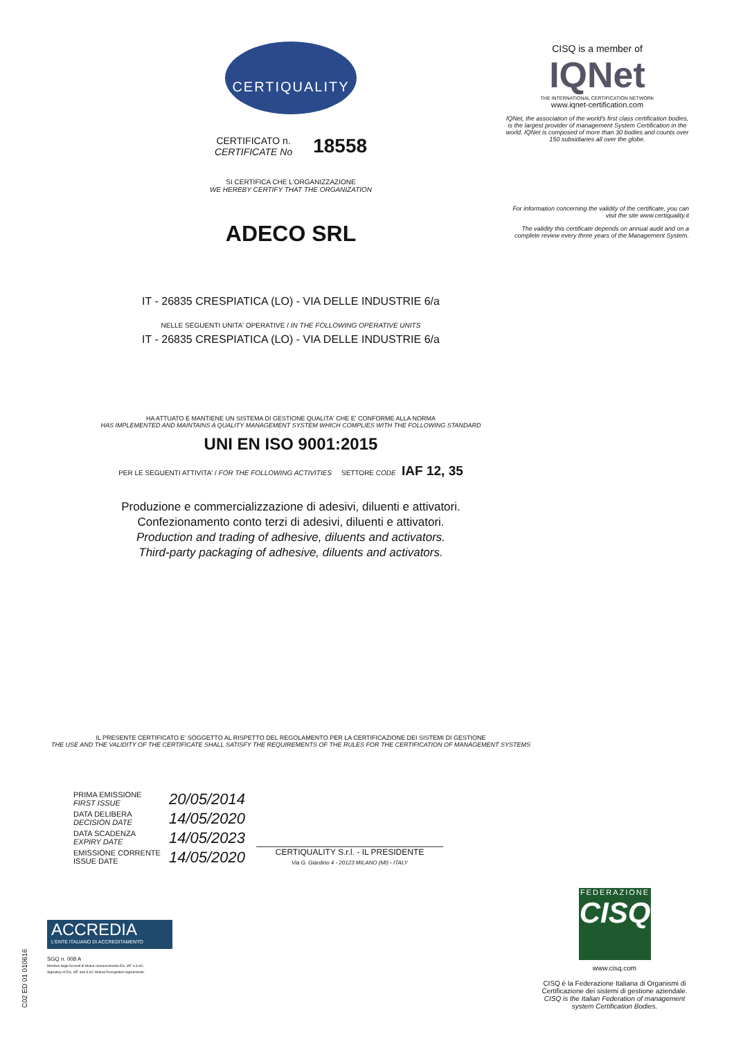CERTIQUALITY
CERTIFICATO n.
CERTIFICATE No
18558
SI CERTIFICA CHE L'ORGANIZZAZIONE
WE HEREBY CERTIFY THAT THE ORGANIZATION
ADECO SRL
IT - 26835 CRESPIATICA (LO) - VIA DELLE INDUSTRIE 6/a
NELLE SEGUENTI UNITA' OPERATIVE / IN THE FOLLOWING OPERATIVE UNITS
IT - 26835 CRESPIATICA (LO) - VIA DELLE INDUSTRIE 6/a
HA ATTUATO E MANTIENE UN SISTEMA DI GESTIONE QUALITA' CHE E' CONFORME ALLA NORMA
HAS IMPLEMENTED AND MAINTAINS A QUALITY MANAGEMENT SYSTEM WHICH COMPLIES WITH THE FOLLOWING STANDARD
UNI EN ISO 9001:2015
PER LE SEGUENTI ATTIVITA' / FOR THE FOLLOWING ACTIVITIES SETTORE CODE IAF 12, 35
Produzione e commercializzazione di adesivi, diluenti e attivatori.
Confezionamento conto terzi di adesivi, diluenti e attivatori.
Production and trading of adhesive, diluents and activators.
Third-party packaging of adhesive, diluents and activators.
CISQ is a member of
IQNet
THE INTERNATIONAL CERTIFICATION NETWORK
www.iqnet-certification.com
IQNet, the association of the world's first class certification bodies, is the largest provider of management System Certification in the world. IQNet is composed of more than 30 bodies and counts over 150 subsidiaries all over the globe.
For information concerning the validity of the certificate, you can visit the site www.certiquality.it
The validity this certificate depends on annual audit and on a complete review every three years of the Management System.
IL PRESENTE CERTIFICATO E' SOGGETTO AL RISPETTO DEL REGOLAMENTO PER LA CERTIFICAZIONE DEI SISTEMI DI GESTIONE
THE USE AND THE VALIDITY OF THE CERTIFICATE SHALL SATISFY THE REQUIREMENTS OF THE RULES FOR THE CERTIFICATION OF MANAGEMENT SYSTEMS
| PRIMA EMISSIONE FIRST ISSUE | 20/05/2014 |
| DATA DELIBERA DECISION DATE | 14/05/2020 |
| DATA SCADENZA EXPIRY DATE | 14/05/2023 |
| EMISSIONE CORRENTE ISSUE DATE | 14/05/2020 |
CERTIQUALITY S.r.l. - IL PRESIDENTE
Via G. Giardino 4 - 20123 MILANO (MI) - ITALY
ACCREDIA
L'ENTE ITALIANO DI ACCREDITAMENTO
SGQ n. 008 A
Membro degli Accordi di Mutuo riconoscimento EA, IAF e ILAC.
Signatory of EA, IAF and ILAC Mutual Recognition Agreements.
C02 ED 01 010616
FEDERAZIONE
CISQ
www.cisq.com
CISQ è la Federazione Italiana di Organismi di Certificazione dei sistemi di gestione aziendale.
CISQ is the Italian Federation of management system Certification Bodies.